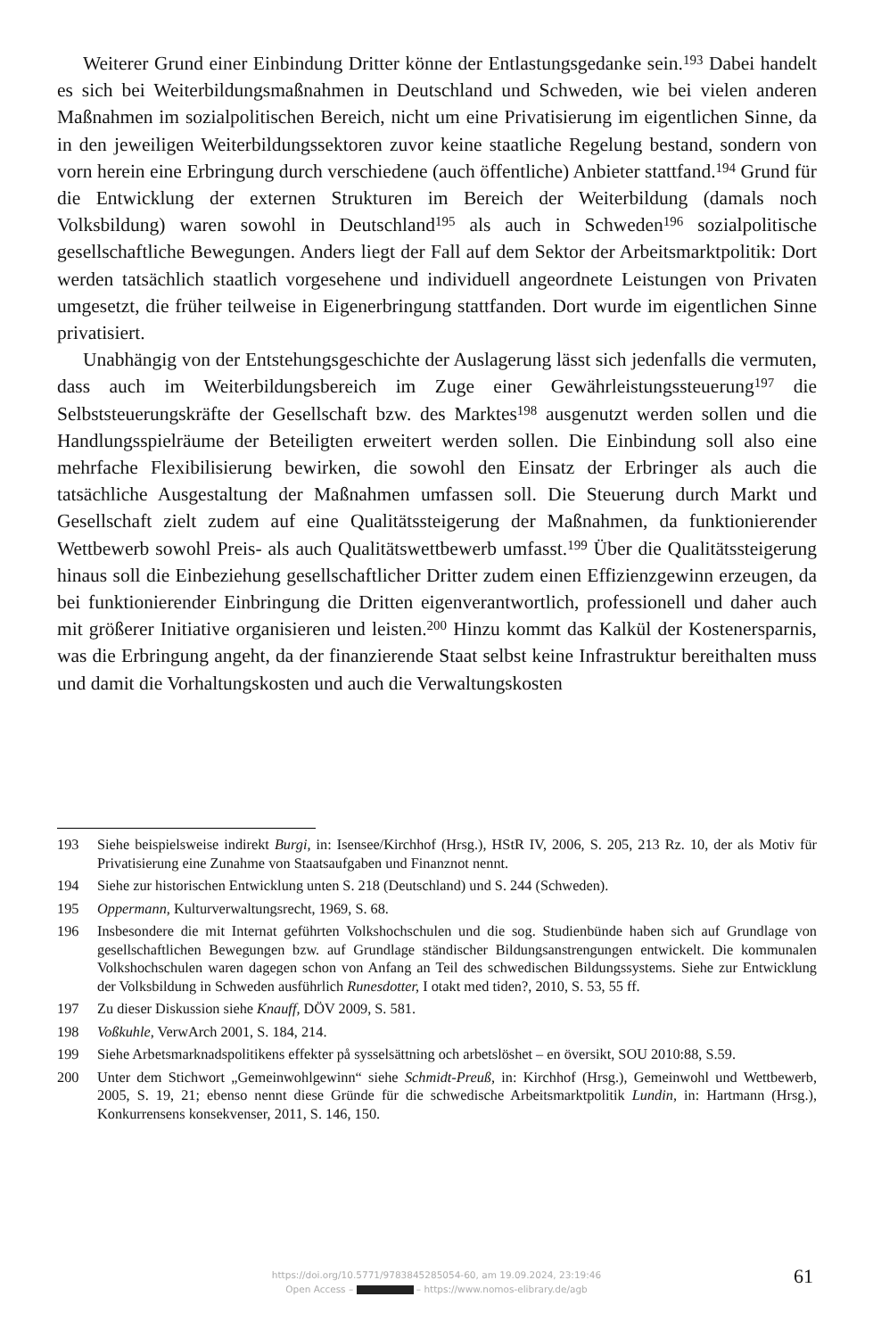Weiterer Grund einer Einbindung Dritter könne der Entlastungsgedanke sein.<sup>193</sup> Dabei handelt es sich bei Weiterbildungsmaßnahmen in Deutschland und Schweden, wie bei vielen anderen Maßnahmen im sozialpolitischen Bereich, nicht um eine Privatisierung im eigentlichen Sinne, da in den jeweiligen Weiterbildungssektoren zuvor keine staatliche Regelung bestand, sondern von vorn herein eine Erbringung durch verschiedene (auch öffentliche) Anbieter stattfand.<sup>194</sup> Grund für die Entwicklung der externen Strukturen im Bereich der Weiterbildung (damals noch Volksbildung) waren sowohl in Deutschland<sup>195</sup> als auch in Schweden<sup>196</sup> sozialpolitische gesellschaftliche Bewegungen. Anders liegt der Fall auf dem Sektor der Arbeitsmarktpolitik: Dort werden tatsächlich staatlich vorgesehene und individuell angeordnete Leistungen von Privaten umgesetzt, die früher teilweise in Eigenerbringung stattfanden. Dort wurde im eigentlichen Sinne privatisiert.
Unabhängig von der Entstehungsgeschichte der Auslagerung lässt sich jedenfalls die vermuten, dass auch im Weiterbildungsbereich im Zuge einer Gewährleistungssteuerung<sup>197</sup> die Selbststeuerungskräfte der Gesellschaft bzw. des Marktes<sup>198</sup> ausgenutzt werden sollen und die Handlungsspielräume der Beteiligten erweitert werden sollen. Die Einbindung soll also eine mehrfache Flexibilisierung bewirken, die sowohl den Einsatz der Erbringer als auch die tatsächliche Ausgestaltung der Maßnahmen umfassen soll. Die Steuerung durch Markt und Gesellschaft zielt zudem auf eine Qualitätssteigerung der Maßnahmen, da funktionierender Wettbewerb sowohl Preis- als auch Qualitätswettbewerb umfasst.<sup>199</sup> Über die Qualitätssteigerung hinaus soll die Einbeziehung gesellschaftlicher Dritter zudem einen Effizienzgewinn erzeugen, da bei funktionierender Einbringung die Dritten eigenverantwortlich, professionell und daher auch mit größerer Initiative organisieren und leisten.<sup>200</sup> Hinzu kommt das Kalkül der Kostenersparnis, was die Erbringung angeht, da der finanzierende Staat selbst keine Infrastruktur bereithalten muss und damit die Vorhaltungskosten und auch die Verwaltungskosten
193 Siehe beispielsweise indirekt Burgi, in: Isensee/Kirchhof (Hrsg.), HStR IV, 2006, S. 205, 213 Rz. 10, der als Motiv für Privatisierung eine Zunahme von Staatsaufgaben und Finanznot nennt.
194 Siehe zur historischen Entwicklung unten S. 218 (Deutschland) und S. 244 (Schweden).
195 Oppermann, Kulturverwaltungsrecht, 1969, S. 68.
196 Insbesondere die mit Internat geführten Volkshochschulen und die sog. Studienbünde haben sich auf Grundlage von gesellschaftlichen Bewegungen bzw. auf Grundlage ständischer Bildungsanstrengungen entwickelt. Die kommunalen Volkshochschulen waren dagegen schon von Anfang an Teil des schwedischen Bildungssystems. Siehe zur Entwicklung der Volksbildung in Schweden ausführlich Runesdotter, I otakt med tiden?, 2010, S. 53, 55 ff.
197 Zu dieser Diskussion siehe Knauff, DÖV 2009, S. 581.
198 Voßkuhle, VerwArch 2001, S. 184, 214.
199 Siehe Arbetsmarknadspolitikens effekter på sysselsättning och arbetslöshet – en översikt, SOU 2010:88, S.59.
200 Unter dem Stichwort „Gemeinwohlgewinn“ siehe Schmidt-Preuß, in: Kirchhof (Hrsg.), Gemeinwohl und Wettbewerb, 2005, S. 19, 21; ebenso nennt diese Gründe für die schwedische Arbeitsmarktpolitik Lundin, in: Hartmann (Hrsg.), Konkurrensens konsekvenser, 2011, S. 146, 150.
https://doi.org/10.5771/9783845285054-60, am 19.09.2024, 23:19:46
Open Access – – https://www.nomos-elibrary.de/agb
61